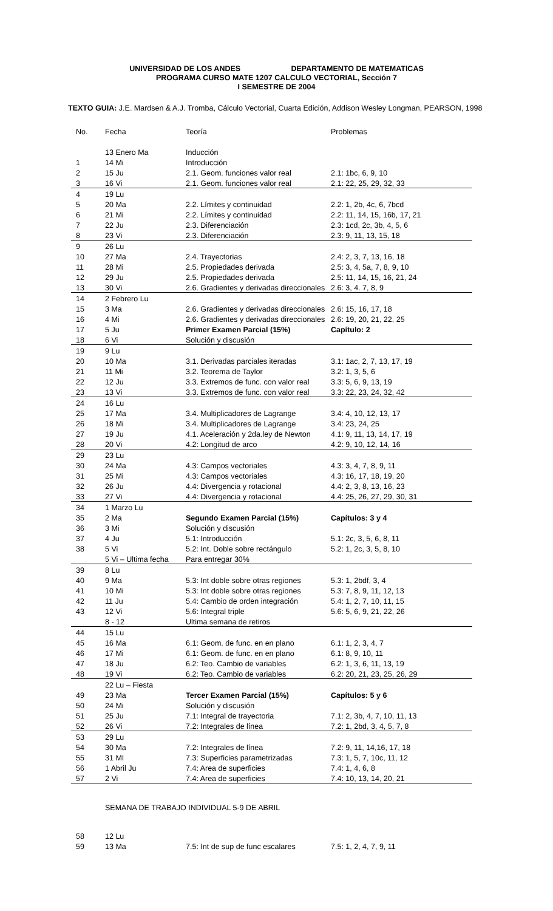UNIVERSIDAD DE LOS ANDES DEPARTAMENTO DE MATEMATICAS
PROGRAMA CURSO MATE 1207 CALCULO VECTORIAL, Sección 7
I SEMESTRE DE 2004
TEXTO GUIA: J.E. Mardsen & A.J. Tromba, Cálculo Vectorial, Cuarta Edición, Addison Wesley Longman, PEARSON, 1998
| No. | Fecha | Teoría | Problemas |
| --- | --- | --- | --- |
| | 13 Enero Ma | Inducción | |
| 1 | 14 Mi | Introducción | |
| 2 | 15 Ju | 2.1. Geom. funciones valor real | 2.1: 1bc, 6, 9, 10 |
| 3 | 16 Vi | 2.1. Geom. funciones valor real | 2.1: 22, 25, 29, 32, 33 |
| 4 | 19 Lu | | |
| 5 | 20 Ma | 2.2. Límites y continuidad | 2.2: 1, 2b, 4c, 6, 7bcd |
| 6 | 21 Mi | 2.2. Límites y continuidad | 2.2: 11, 14, 15, 16b, 17, 21 |
| 7 | 22 Ju | 2.3. Diferenciación | 2.3: 1cd, 2c, 3b, 4, 5, 6 |
| 8 | 23 Vi | 2.3. Diferenciación | 2.3: 9, 11, 13, 15, 18 |
| 9 | 26 Lu | | |
| 10 | 27 Ma | 2.4. Trayectorias | 2.4: 2, 3, 7, 13, 16, 18 |
| 11 | 28 Mi | 2.5. Propiedades derivada | 2.5: 3, 4, 5a, 7, 8, 9, 10 |
| 12 | 29 Ju | 2.5. Propiedades derivada | 2.5: 11, 14, 15, 16, 21, 24 |
| 13 | 30 Vi | 2.6. Gradientes y derivadas direccionales | 2.6: 3, 4. 7, 8, 9 |
| 14 | 2 Febrero Lu | | |
| 15 | 3 Ma | 2.6. Gradientes y derivadas direccionales | 2.6: 15, 16, 17, 18 |
| 16 | 4 Mi | 2.6. Gradientes y derivadas direccionales | 2.6: 19, 20, 21, 22, 25 |
| 17 | 5 Ju | Primer Examen Parcial (15%) | Capítulo: 2 |
| 18 | 6 Vi | Solución y discusión | |
| 19 | 9 Lu | | |
| 20 | 10 Ma | 3.1. Derivadas parciales iteradas | 3.1: 1ac, 2, 7, 13, 17, 19 |
| 21 | 11 Mi | 3.2. Teorema de Taylor | 3.2: 1, 3, 5, 6 |
| 22 | 12 Ju | 3.3. Extremos de func. con valor real | 3.3: 5, 6, 9, 13, 19 |
| 23 | 13 Vi | 3.3. Extremos de func. con valor real | 3.3: 22, 23, 24, 32, 42 |
| 24 | 16 Lu | | |
| 25 | 17 Ma | 3.4. Multiplicadores de Lagrange | 3.4: 4, 10, 12, 13, 17 |
| 26 | 18 Mi | 3.4. Multiplicadores de Lagrange | 3.4: 23, 24, 25 |
| 27 | 19 Ju | 4.1. Aceleración y 2da.ley de Newton | 4.1: 9, 11, 13, 14, 17, 19 |
| 28 | 20 Vi | 4.2: Longitud de arco | 4.2: 9, 10, 12, 14, 16 |
| 29 | 23 Lu | | |
| 30 | 24 Ma | 4.3: Campos vectoriales | 4.3: 3, 4, 7, 8, 9, 11 |
| 31 | 25 Mi | 4.3: Campos vectoriales | 4.3: 16, 17, 18, 19, 20 |
| 32 | 26 Ju | 4.4: Divergencia y rotacional | 4.4: 2, 3, 8, 13, 16, 23 |
| 33 | 27 Vi | 4.4: Divergencia y rotacional | 4.4: 25, 26, 27, 29, 30, 31 |
| 34 | 1 Marzo Lu | | |
| 35 | 2 Ma | Segundo Examen Parcial (15%) | Capítulos: 3 y 4 |
| 36 | 3 Mi | Solución y discusión | |
| 37 | 4 Ju | 5.1: Introducción | 5.1: 2c, 3, 5, 6, 8, 11 |
| 38 | 5 Vi | 5.2: Int. Doble sobre rectángulo | 5.2: 1, 2c, 3, 5, 8, 10 |
| | 5 Vi – Ultima fecha | Para entregar 30% | |
| 39 | 8 Lu | | |
| 40 | 9 Ma | 5.3: Int doble sobre otras regiones | 5.3: 1, 2bdf, 3, 4 |
| 41 | 10 Mi | 5.3: Int doble sobre otras regiones | 5.3: 7, 8, 9, 11, 12, 13 |
| 42 | 11 Ju | 5.4: Cambio de orden integración | 5.4: 1, 2, 7, 10, 11, 15 |
| 43 | 12 Vi | 5.6: Integral triple | 5.6: 5, 6, 9, 21, 22, 26 |
| | 8 - 12 | Ultima semana de retiros | |
| 44 | 15 Lu | | |
| 45 | 16 Ma | 6.1: Geom. de func. en en plano | 6.1: 1, 2, 3, 4, 7 |
| 46 | 17 Mi | 6.1: Geom. de func. en en plano | 6.1: 8, 9, 10, 11 |
| 47 | 18 Ju | 6.2: Teo. Cambio de variables | 6.2: 1, 3, 6, 11, 13, 19 |
| 48 | 19 Vi | 6.2: Teo. Cambio de variables | 6.2: 20, 21, 23, 25, 26, 29 |
| | 22 Lu – Fiesta | | |
| 49 | 23 Ma | Tercer Examen Parcial (15%) | Capítulos: 5 y 6 |
| 50 | 24 Mi | Solución y discusión | |
| 51 | 25 Ju | 7.1: Integral de trayectoria | 7.1: 2, 3b, 4, 7, 10, 11, 13 |
| 52 | 26 Vi | 7.2: Integrales de línea | 7.2: 1, 2bd, 3, 4, 5, 7, 8 |
| 53 | 29 Lu | | |
| 54 | 30 Ma | 7.2: Integrales de línea | 7.2: 9, 11, 14,16, 17, 18 |
| 55 | 31 MI | 7.3: Superficies parametrizadas | 7.3: 1, 5, 7, 10c, 11, 12 |
| 56 | 1 Abril Ju | 7.4: Area de superficies | 7.4: 1, 4, 6, 8 |
| 57 | 2 Vi | 7.4: Area de superficies | 7.4: 10, 13, 14, 20, 21 |
| | SEMANA DE TRABAJO INDIVIDUAL 5-9 DE ABRIL | | |
| 58 | 12 Lu | | |
| 59 | 13 Ma | 7.5: Int de sup de func escalares | 7.5: 1, 2, 4, 7, 9, 11 |